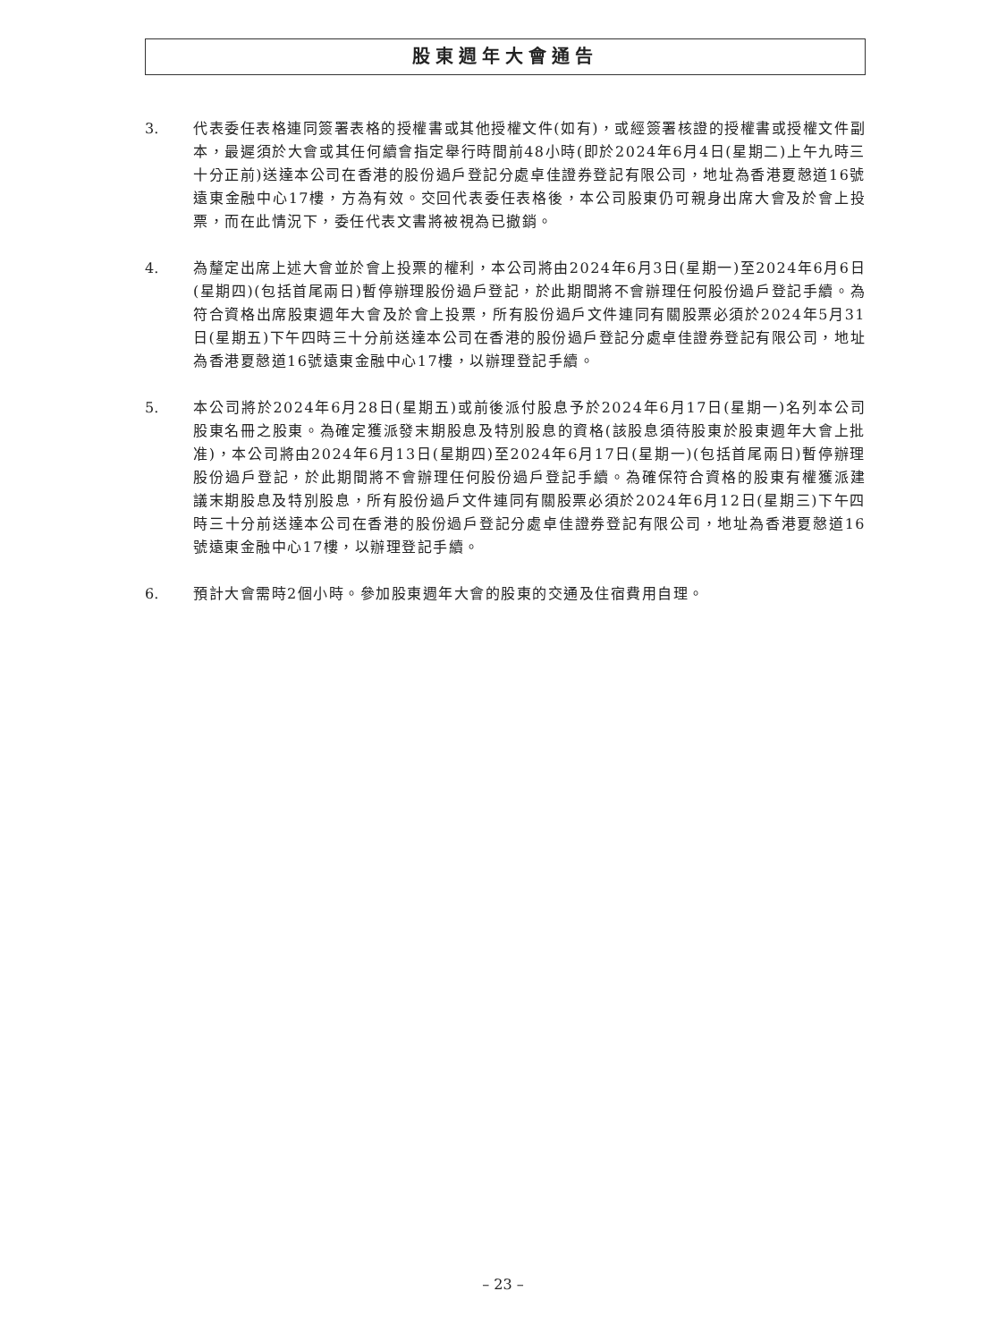股東週年大會通告
3. 代表委任表格連同簽署表格的授權書或其他授權文件(如有)，或經簽署核證的授權書或授權文件副本，最遲須於大會或其任何續會指定舉行時間前48小時(即於2024年6月4日(星期二)上午九時三十分正前)送達本公司在香港的股份過戶登記分處卓佳證券登記有限公司，地址為香港夏慤道16號遠東金融中心17樓，方為有效。交回代表委任表格後，本公司股東仍可親身出席大會及於會上投票，而在此情況下，委任代表文書將被視為已撤銷。
4. 為釐定出席上述大會並於會上投票的權利，本公司將由2024年6月3日(星期一)至2024年6月6日(星期四)(包括首尾兩日)暫停辦理股份過戶登記，於此期間將不會辦理任何股份過戶登記手續。為符合資格出席股東週年大會及於會上投票，所有股份過戶文件連同有關股票必須於2024年5月31日(星期五)下午四時三十分前送達本公司在香港的股份過戶登記分處卓佳證券登記有限公司，地址為香港夏慤道16號遠東金融中心17樓，以辦理登記手續。
5. 本公司將於2024年6月28日(星期五)或前後派付股息予於2024年6月17日(星期一)名列本公司股東名冊之股東。為確定獲派發末期股息及特別股息的資格(該股息須待股東於股東週年大會上批准)，本公司將由2024年6月13日(星期四)至2024年6月17日(星期一)(包括首尾兩日)暫停辦理股份過戶登記，於此期間將不會辦理任何股份過戶登記手續。為確保符合資格的股東有權獲派建議末期股息及特別股息，所有股份過戶文件連同有關股票必須於2024年6月12日(星期三)下午四時三十分前送達本公司在香港的股份過戶登記分處卓佳證券登記有限公司，地址為香港夏慤道16號遠東金融中心17樓，以辦理登記手續。
6. 預計大會需時2個小時。參加股東週年大會的股東的交通及住宿費用自理。
– 23 –